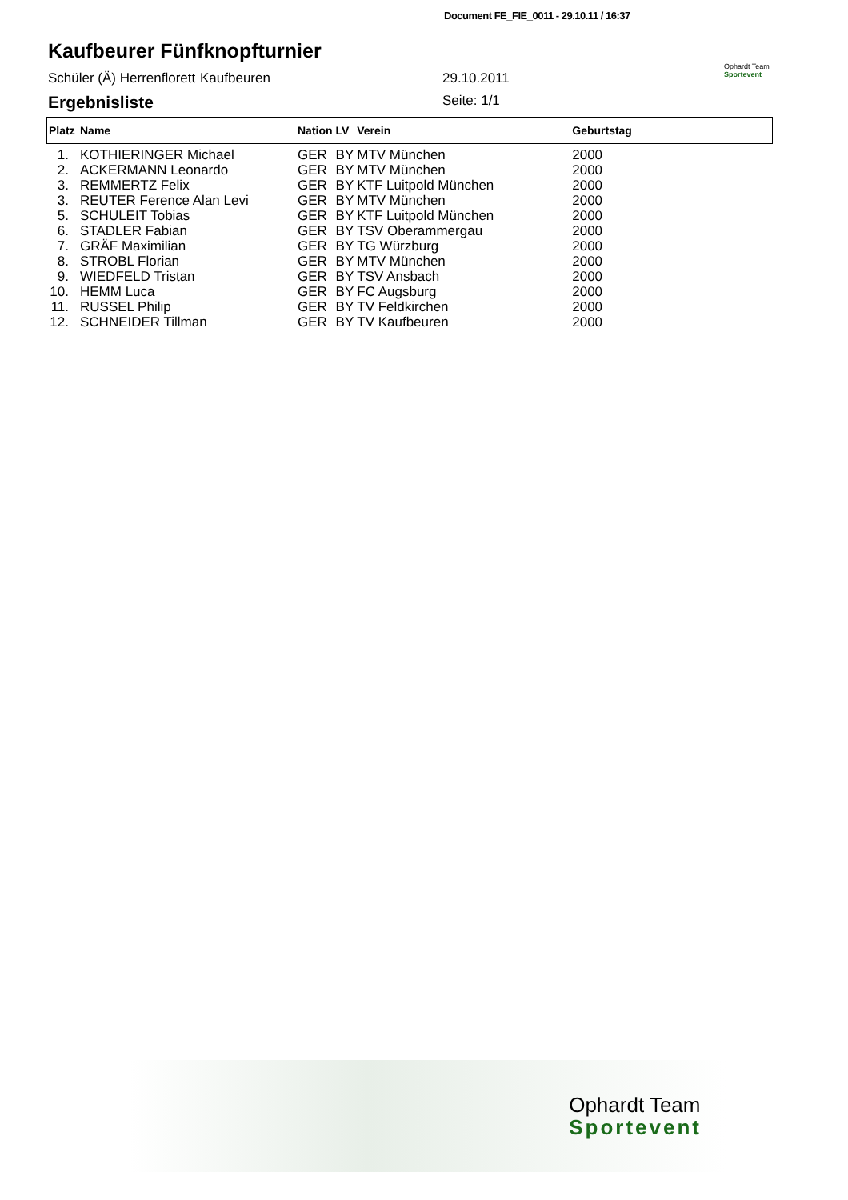Document FE_FIE_0011 - 29.10.11 / 16:37
Kaufbeurer Fünfknopfturnier
Ophardt Team
Sportevent
Schüler (Ä) Herrenflorett Kaufbeuren 29.10.2011
Ergebnisliste Seite: 1/1
| Platz | Name | Nation | LV | Verein | Geburtstag |
| --- | --- | --- | --- | --- | --- |
| 1. | KOTHIERINGER Michael | GER | BY | MTV München | 2000 |
| 2. | ACKERMANN Leonardo | GER | BY | MTV München | 2000 |
| 3. | REMMERTZ Felix | GER | BY | KTF Luitpold München | 2000 |
| 3. | REUTER Ference Alan Levi | GER | BY | MTV München | 2000 |
| 5. | SCHULEIT Tobias | GER | BY | KTF Luitpold München | 2000 |
| 6. | STADLER Fabian | GER | BY | TSV Oberammergau | 2000 |
| 7. | GRÄF Maximilian | GER | BY | TG Würzburg | 2000 |
| 8. | STROBL Florian | GER | BY | MTV München | 2000 |
| 9. | WIEDFELD Tristan | GER | BY | TSV Ansbach | 2000 |
| 10. | HEMM Luca | GER | BY | FC Augsburg | 2000 |
| 11. | RUSSEL Philip | GER | BY | TV Feldkirchen | 2000 |
| 12. | SCHNEIDER Tillman | GER | BY | TV Kaufbeuren | 2000 |
Ophardt Team
Sportevent